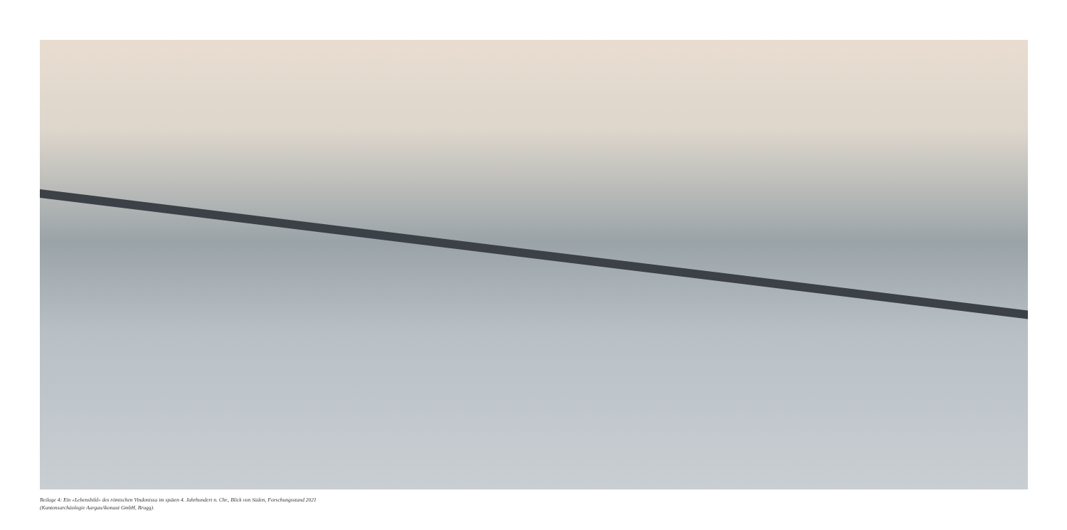Beilage 4: Ein «Lebensbild» des römischen Vindonissa im späten 4. Jahrhundert n. Chr., Blick von Süden, Forschungsstand 2021
(Kantonsarchäologie Aargau/ikonaut GmbH, Brugg).